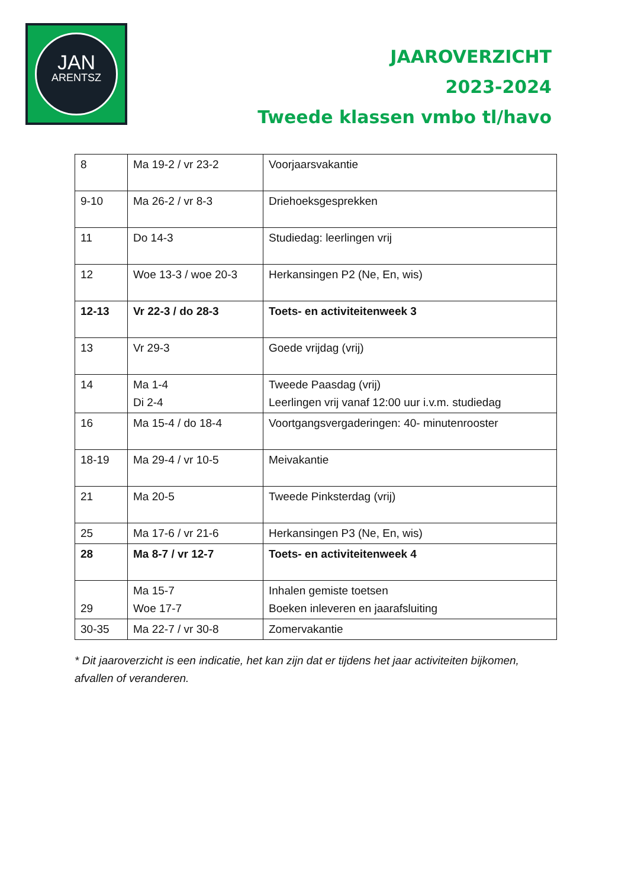JAN
ARENTSZ
JAAROVERZICHT
2023-2024
Tweede klassen vmbo tl/havo
| 8 | Ma 19-2 / vr 23-2 | Voorjaarsvakantie |
| 9-10 | Ma 26-2 / vr 8-3 | Driehoeksgesprekken |
| 11 | Do 14-3 | Studiedag: leerlingen vrij |
| 12 | Woe 13-3 / woe 20-3 | Herkansingen P2 (Ne, En, wis) |
| 12-13 | Vr 22-3 / do 28-3 | Toets- en activiteitenweek 3 |
| 13 | Vr 29-3 | Goede vrijdag (vrij) |
| 14 | Ma 1-4 Di 2-4 | Tweede Paasdag (vrij) Leerlingen vrij vanaf 12:00 uur i.v.m. studiedag |
| 16 | Ma 15-4 / do 18-4 | Voortgangsvergaderingen: 40- minutenrooster |
| 18-19 | Ma 29-4 / vr 10-5 | Meivakantie |
| 21 | Ma 20-5 | Tweede Pinksterdag (vrij) |
| 25 | Ma 17-6 / vr 21-6 | Herkansingen P3 (Ne, En, wis) |
| 28 | Ma 8-7 / vr 12-7 | Toets- en activiteitenweek 4 |
| 29 | Ma 15-7 Woe 17-7 | Inhalen gemiste toetsen Boeken inleveren en jaarafsluiting |
| 30-35 | Ma 22-7 / vr 30-8 | Zomervakantie |
* Dit jaaroverzicht is een indicatie, het kan zijn dat er tijdens het jaar activiteiten bijkomen, afvallen of veranderen.